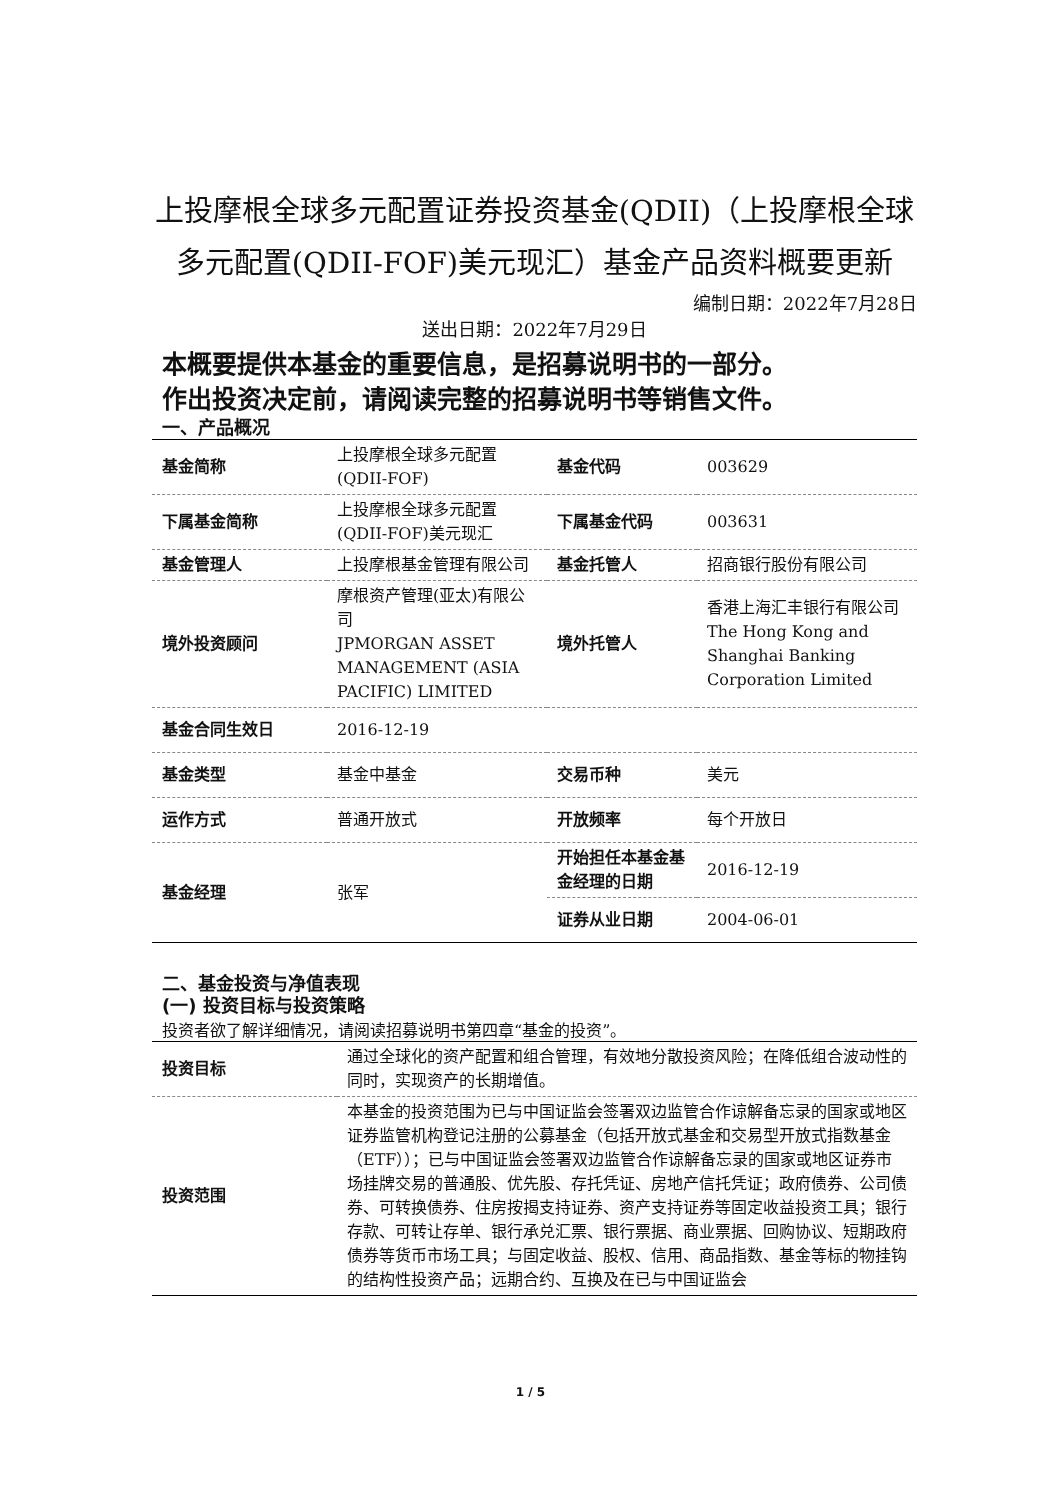上投摩根全球多元配置证券投资基金(QDII)（上投摩根全球多元配置(QDII-FOF)美元现汇）基金产品资料概要更新
编制日期：2022年7月28日
送出日期：2022年7月29日
本概要提供本基金的重要信息，是招募说明书的一部分。
作出投资决定前，请阅读完整的招募说明书等销售文件。
一、产品概况
| 基金简称 | 上投摩根全球多元配置(QDII-FOF) | 基金代码 | 003629 |
| 下属基金简称 | 上投摩根全球多元配置(QDII-FOF)美元现汇 | 下属基金代码 | 003631 |
| 基金管理人 | 上投摩根基金管理有限公司 | 基金托管人 | 招商银行股份有限公司 |
| 境外投资顾问 | 摩根资产管理(亚太)有限公司 JPMORGAN ASSET MANAGEMENT (ASIA PACIFIC) LIMITED | 境外托管人 | 香港上海汇丰银行有限公司 The Hong Kong and Shanghai Banking Corporation Limited |
| 基金合同生效日 | 2016-12-19 | | |
| 基金类型 | 基金中基金 | 交易币种 | 美元 |
| 运作方式 | 普通开放式 | 开放频率 | 每个开放日 |
| 基金经理 | 张军 | 开始担任本基金基金经理的日期 | 2016-12-19 |
| | | 证券从业日期 | 2004-06-01 |
二、基金投资与净值表现
(一) 投资目标与投资策略
投资者欲了解详细情况，请阅读招募说明书第四章“基金的投资”。
| 投资目标 | 通过全球化的资产配置和组合管理，有效地分散投资风险；在降低组合波动性的同时，实现资产的长期增值。 |
| 投资范围 | 本基金的投资范围为已与中国证监会签署双边监管合作谅解备忘录的国家或地区证券监管机构登记注册的公募基金（包括开放式基金和交易型开放式指数基金（ETF））；已与中国证监会签署双边监管合作谅解备忘录的国家或地区证券市场挂牌交易的普通股、优先股、存托凭证、房地产信托凭证；政府债券、公司债券、可转换债券、住房按揭支持证券、资产支持证券等固定收益投资工具；银行存款、可转让存单、银行承兑汇票、银行票据、商业票据、回购协议、短期政府债券等货币市场工具；与固定收益、股权、信用、商品指数、基金等标的物挂钩的结构性投资产品；远期合约、互换及在已与中国证监会 |
1 / 5